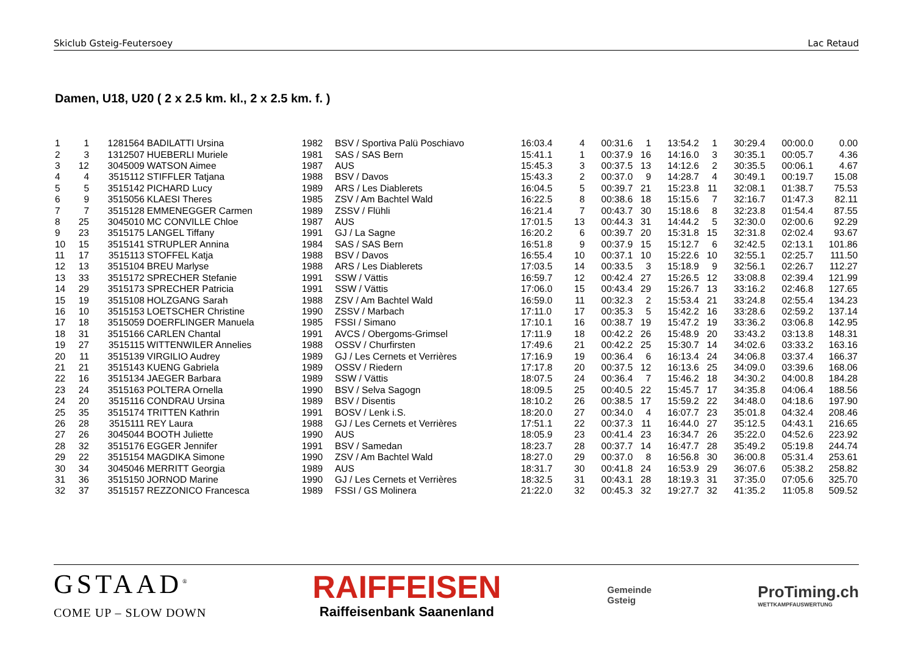Skiclub Gsteig-Feutersoey Lac Retaud
Damen, U18, U20 ( 2 x 2.5 km. kl., 2 x 2.5 km. f. )
| 1 | 1 | 1281564 | BADILATTI Ursina | 1982 | BSV / Sportiva Palü Poschiavo | 16:03.4 | 4 | 00:31.6 | 1 | 13:54.2 | 1 | 30:29.4 | 00:00.0 | 0.00 |
| 2 | 3 | 1312507 | HUEBERLI Muriele | 1981 | SAS / SAS Bern | 15:41.1 | 1 | 00:37.9 | 16 | 14:16.0 | 3 | 30:35.1 | 00:05.7 | 4.36 |
| 3 | 12 | 3045009 | WATSON Aimee | 1987 | AUS | 15:45.3 | 3 | 00:37.5 | 13 | 14:12.6 | 2 | 30:35.5 | 00:06.1 | 4.67 |
| 4 | 4 | 3515112 | STIFFLER Tatjana | 1988 | BSV / Davos | 15:43.3 | 2 | 00:37.0 | 9 | 14:28.7 | 4 | 30:49.1 | 00:19.7 | 15.08 |
| 5 | 5 | 3515142 | PICHARD Lucy | 1989 | ARS / Les Diablerets | 16:04.5 | 5 | 00:39.7 | 21 | 15:23.8 | 11 | 32:08.1 | 01:38.7 | 75.53 |
| 6 | 9 | 3515056 | KLAESI Theres | 1985 | ZSV / Am Bachtel Wald | 16:22.5 | 8 | 00:38.6 | 18 | 15:15.6 | 7 | 32:16.7 | 01:47.3 | 82.11 |
| 7 | 7 | 3515128 | EMMENEGGER Carmen | 1989 | ZSSV / Flühli | 16:21.4 | 7 | 00:43.7 | 30 | 15:18.6 | 8 | 32:23.8 | 01:54.4 | 87.55 |
| 8 | 25 | 3045010 | MC CONVILLE Chloe | 1987 | AUS | 17:01.5 | 13 | 00:44.3 | 31 | 14:44.2 | 5 | 32:30.0 | 02:00.6 | 92.29 |
| 9 | 23 | 3515175 | LANGEL Tiffany | 1991 | GJ / La Sagne | 16:20.2 | 6 | 00:39.7 | 20 | 15:31.8 | 15 | 32:31.8 | 02:02.4 | 93.67 |
| 10 | 15 | 3515141 | STRUPLER Annina | 1984 | SAS / SAS Bern | 16:51.8 | 9 | 00:37.9 | 15 | 15:12.7 | 6 | 32:42.5 | 02:13.1 | 101.86 |
| 11 | 17 | 3515113 | STOFFEL Katja | 1988 | BSV / Davos | 16:55.4 | 10 | 00:37.1 | 10 | 15:22.6 | 10 | 32:55.1 | 02:25.7 | 111.50 |
| 12 | 13 | 3515104 | BREU Marlyse | 1988 | ARS / Les Diablerets | 17:03.5 | 14 | 00:33.5 | 3 | 15:18.9 | 9 | 32:56.1 | 02:26.7 | 112.27 |
| 13 | 33 | 3515172 | SPRECHER Stefanie | 1991 | SSW / Vättis | 16:59.7 | 12 | 00:42.4 | 27 | 15:26.5 | 12 | 33:08.8 | 02:39.4 | 121.99 |
| 14 | 29 | 3515173 | SPRECHER Patricia | 1991 | SSW / Vättis | 17:06.0 | 15 | 00:43.4 | 29 | 15:26.7 | 13 | 33:16.2 | 02:46.8 | 127.65 |
| 15 | 19 | 3515108 | HOLZGANG Sarah | 1988 | ZSV / Am Bachtel Wald | 16:59.0 | 11 | 00:32.3 | 2 | 15:53.4 | 21 | 33:24.8 | 02:55.4 | 134.23 |
| 16 | 10 | 3515153 | LOETSCHER Christine | 1990 | ZSSV / Marbach | 17:11.0 | 17 | 00:35.3 | 5 | 15:42.2 | 16 | 33:28.6 | 02:59.2 | 137.14 |
| 17 | 18 | 3515059 | DOERFLINGER Manuela | 1985 | FSSI / Simano | 17:10.1 | 16 | 00:38.7 | 19 | 15:47.2 | 19 | 33:36.2 | 03:06.8 | 142.95 |
| 18 | 31 | 3515166 | CARLEN Chantal | 1991 | AVCS / Obergoms-Grimsel | 17:11.9 | 18 | 00:42.2 | 26 | 15:48.9 | 20 | 33:43.2 | 03:13.8 | 148.31 |
| 19 | 27 | 3515115 | WITTENWILER Annelies | 1988 | OSSV / Churfirsten | 17:49.6 | 21 | 00:42.2 | 25 | 15:30.7 | 14 | 34:02.6 | 03:33.2 | 163.16 |
| 20 | 11 | 3515139 | VIRGILIO Audrey | 1989 | GJ / Les Cernets et Verrières | 17:16.9 | 19 | 00:36.4 | 6 | 16:13.4 | 24 | 34:06.8 | 03:37.4 | 166.37 |
| 21 | 21 | 3515143 | KUENG Gabriela | 1989 | OSSV / Riedern | 17:17.8 | 20 | 00:37.5 | 12 | 16:13.6 | 25 | 34:09.0 | 03:39.6 | 168.06 |
| 22 | 16 | 3515134 | JAEGER Barbara | 1989 | SSW / Vättis | 18:07.5 | 24 | 00:36.4 | 7 | 15:46.2 | 18 | 34:30.2 | 04:00.8 | 184.28 |
| 23 | 24 | 3515163 | POLTERA Ornella | 1990 | BSV / Selva Sagogn | 18:09.5 | 25 | 00:40.5 | 22 | 15:45.7 | 17 | 34:35.8 | 04:06.4 | 188.56 |
| 24 | 20 | 3515116 | CONDRAU Ursina | 1989 | BSV / Disentis | 18:10.2 | 26 | 00:38.5 | 17 | 15:59.2 | 22 | 34:48.0 | 04:18.6 | 197.90 |
| 25 | 35 | 3515174 | TRITTEN Kathrin | 1991 | BOSV / Lenk i.S. | 18:20.0 | 27 | 00:34.0 | 4 | 16:07.7 | 23 | 35:01.8 | 04:32.4 | 208.46 |
| 26 | 28 | 3515111 | REY Laura | 1988 | GJ / Les Cernets et Verrières | 17:51.1 | 22 | 00:37.3 | 11 | 16:44.0 | 27 | 35:12.5 | 04:43.1 | 216.65 |
| 27 | 26 | 3045044 | BOOTH Juliette | 1990 | AUS | 18:05.9 | 23 | 00:41.4 | 23 | 16:34.7 | 26 | 35:22.0 | 04:52.6 | 223.92 |
| 28 | 32 | 3515176 | EGGER Jennifer | 1991 | BSV / Samedan | 18:23.7 | 28 | 00:37.7 | 14 | 16:47.7 | 28 | 35:49.2 | 05:19.8 | 244.74 |
| 29 | 22 | 3515154 | MAGDIKA Simone | 1990 | ZSV / Am Bachtel Wald | 18:27.0 | 29 | 00:37.0 | 8 | 16:56.8 | 30 | 36:00.8 | 05:31.4 | 253.61 |
| 30 | 34 | 3045046 | MERRITT Georgia | 1989 | AUS | 18:31.7 | 30 | 00:41.8 | 24 | 16:53.9 | 29 | 36:07.6 | 05:38.2 | 258.82 |
| 31 | 36 | 3515150 | JORNOD Marine | 1990 | GJ / Les Cernets et Verrières | 18:32.5 | 31 | 00:43.1 | 28 | 18:19.3 | 31 | 37:35.0 | 07:05.6 | 325.70 |
| 32 | 37 | 3515157 | REZZONICO Francesca | 1989 | FSSI / GS Molinera | 21:22.0 | 32 | 00:45.3 | 32 | 19:27.7 | 32 | 41:35.2 | 11:05.8 | 509.52 |
GSTAAD<sup>®</sup>
COME UP – SLOW DOWN
RAIFFEISEN
Raiffeisenbank Saanenland
Gemeinde
Gsteig
ProTiming.ch
WETTKAMPFAUSWERTUNG